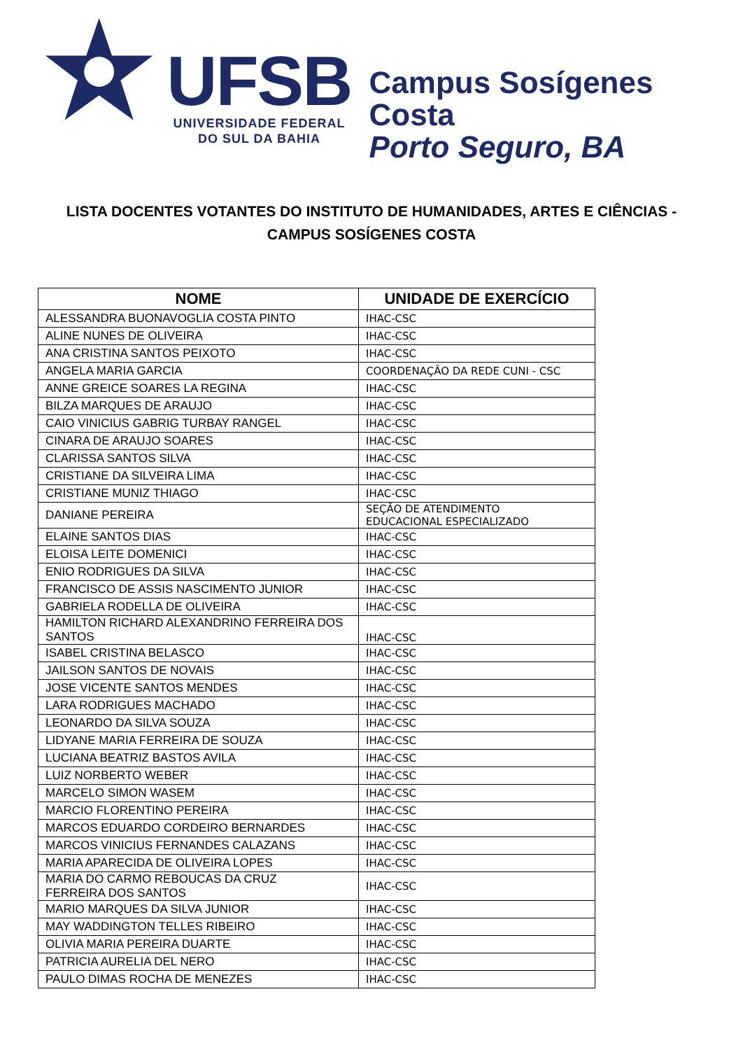UFSB
UNIVERSIDADE FEDERAL
DO SUL DA BAHIA
Campus Sosígenes Costa
Porto Seguro, BA
LISTA DOCENTES VOTANTES DO INSTITUTO DE HUMANIDADES, ARTES E CIÊNCIAS -
CAMPUS SOSÍGENES COSTA
| NOME | UNIDADE DE EXERCÍCIO |
| --- | --- |
| ALESSANDRA BUONAVOGLIA COSTA PINTO | IHAC-CSC |
| ALINE NUNES DE OLIVEIRA | IHAC-CSC |
| ANA CRISTINA SANTOS PEIXOTO | IHAC-CSC |
| ANGELA MARIA GARCIA | COORDENAÇÃO DA REDE CUNI - CSC |
| ANNE GREICE SOARES LA REGINA | IHAC-CSC |
| BILZA MARQUES DE ARAUJO | IHAC-CSC |
| CAIO VINICIUS GABRIG TURBAY RANGEL | IHAC-CSC |
| CINARA DE ARAUJO SOARES | IHAC-CSC |
| CLARISSA SANTOS SILVA | IHAC-CSC |
| CRISTIANE DA SILVEIRA LIMA | IHAC-CSC |
| CRISTIANE MUNIZ THIAGO | IHAC-CSC |
| DANIANE PEREIRA | SEÇÃO DE ATENDIMENTO EDUCACIONAL ESPECIALIZADO |
| ELAINE SANTOS DIAS | IHAC-CSC |
| ELOISA LEITE DOMENICI | IHAC-CSC |
| ENIO RODRIGUES DA SILVA | IHAC-CSC |
| FRANCISCO DE ASSIS NASCIMENTO JUNIOR | IHAC-CSC |
| GABRIELA RODELLA DE OLIVEIRA | IHAC-CSC |
| HAMILTON RICHARD ALEXANDRINO FERREIRA DOS SANTOS | IHAC-CSC |
| ISABEL CRISTINA BELASCO | IHAC-CSC |
| JAILSON SANTOS DE NOVAIS | IHAC-CSC |
| JOSE VICENTE SANTOS MENDES | IHAC-CSC |
| LARA RODRIGUES MACHADO | IHAC-CSC |
| LEONARDO DA SILVA SOUZA | IHAC-CSC |
| LIDYANE MARIA FERREIRA DE SOUZA | IHAC-CSC |
| LUCIANA BEATRIZ BASTOS AVILA | IHAC-CSC |
| LUIZ NORBERTO WEBER | IHAC-CSC |
| MARCELO SIMON WASEM | IHAC-CSC |
| MARCIO FLORENTINO PEREIRA | IHAC-CSC |
| MARCOS EDUARDO CORDEIRO BERNARDES | IHAC-CSC |
| MARCOS VINICIUS FERNANDES CALAZANS | IHAC-CSC |
| MARIA APARECIDA DE OLIVEIRA LOPES | IHAC-CSC |
| MARIA DO CARMO REBOUCAS DA CRUZ FERREIRA DOS SANTOS | IHAC-CSC |
| MARIO MARQUES DA SILVA JUNIOR | IHAC-CSC |
| MAY WADDINGTON TELLES RIBEIRO | IHAC-CSC |
| OLIVIA MARIA PEREIRA DUARTE | IHAC-CSC |
| PATRICIA AURELIA DEL NERO | IHAC-CSC |
| PAULO DIMAS ROCHA DE MENEZES | IHAC-CSC |